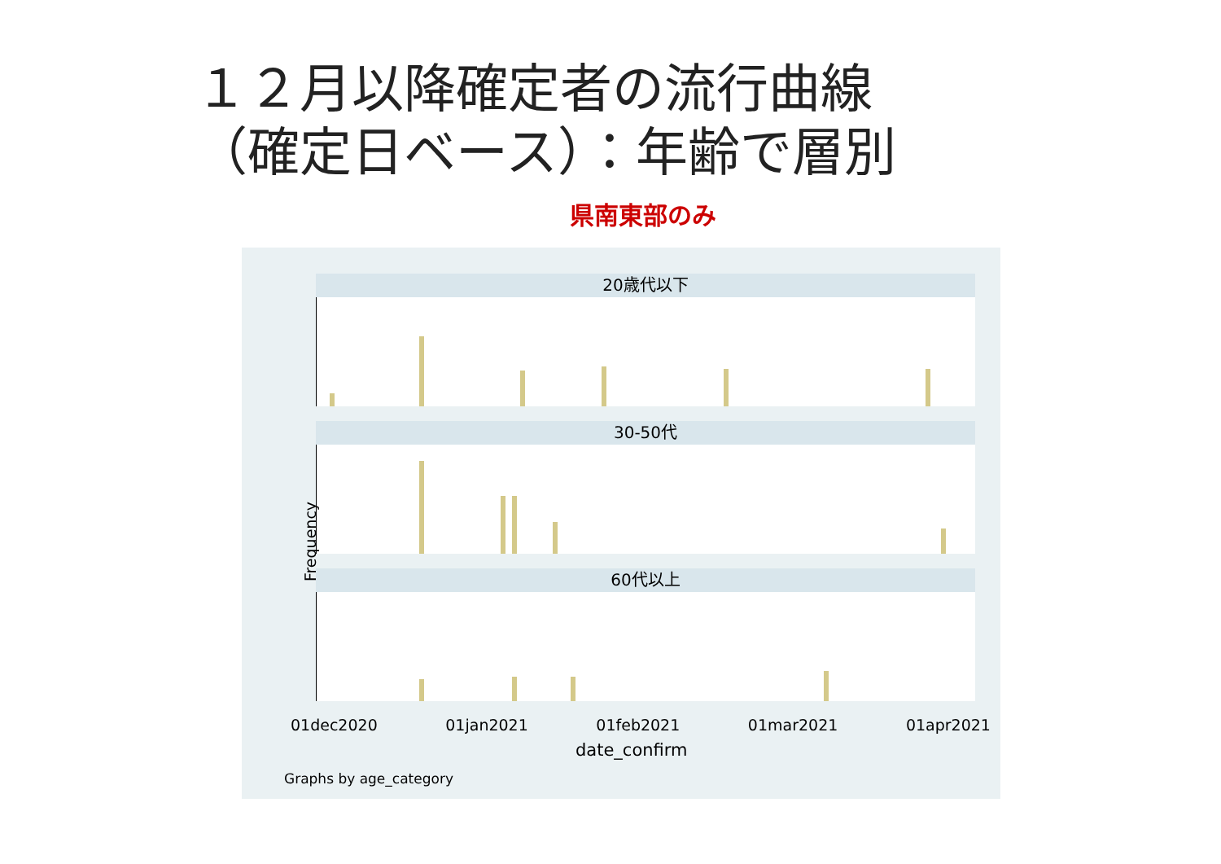１２月以降確定者の流行曲線
（確定日ベース）：年齢で層別
県南東部のみ
20歳代以下
30-50代
60代以上
Frequency
01dec2020 01jan2021 01feb2021 01mar2021 01apr2021
date_confirm
Graphs by age_category